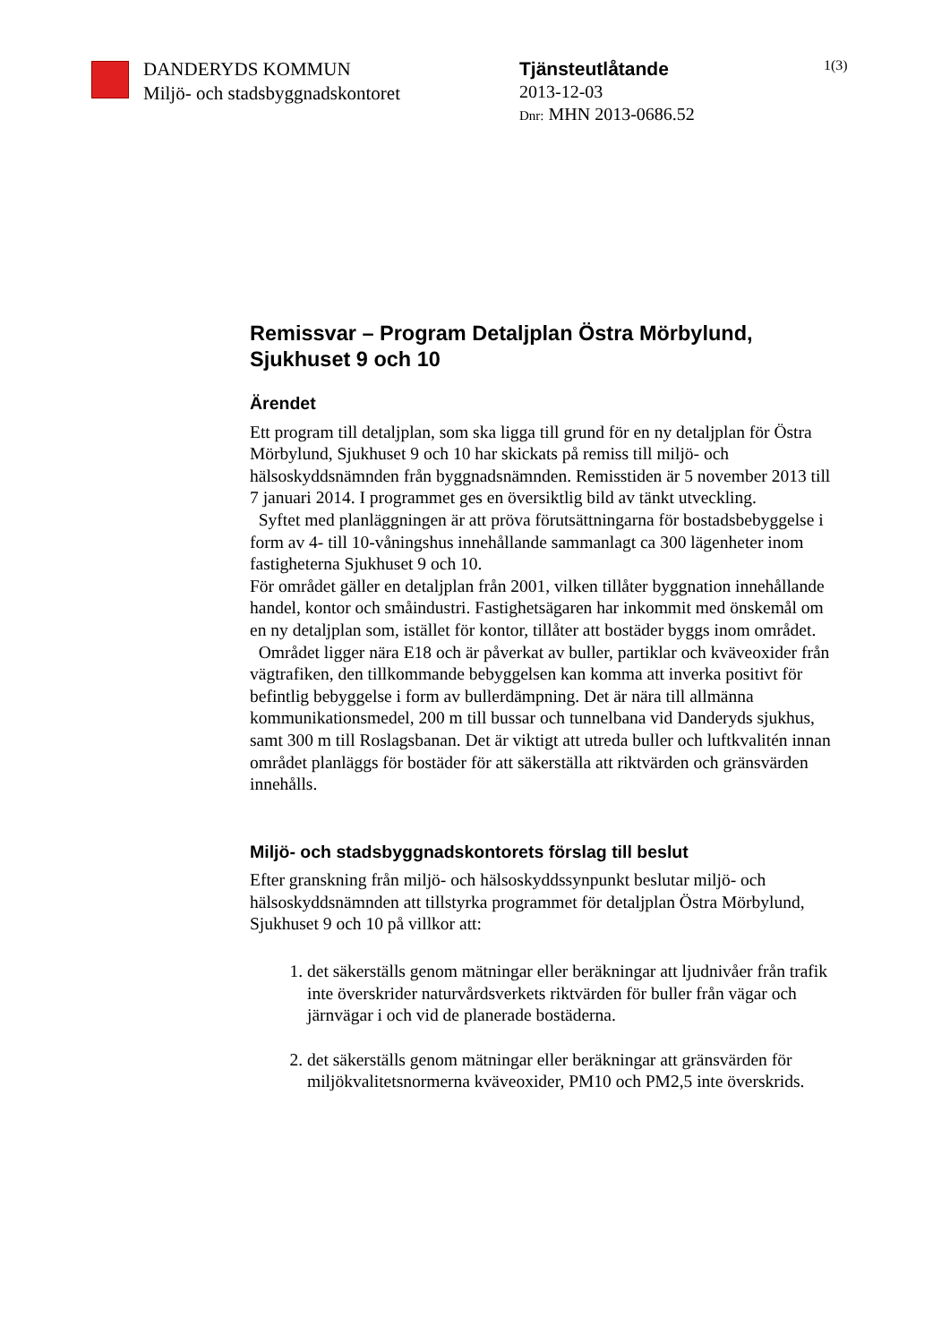DANDERYDS KOMMUN
Miljö- och stadsbyggnadskontoret
Tjänsteutlåtande
2013-12-03
Dnr: MHN 2013-0686.52
1(3)
Remissvar – Program Detaljplan Östra Mörbylund, Sjukhuset 9 och 10
Ärendet
Ett program till detaljplan, som ska ligga till grund för en ny detaljplan för Östra Mörbylund, Sjukhuset 9 och 10 har skickats på remiss till miljö- och hälsoskyddsnämnden från byggnadsnämnden. Remisstiden är 5 november 2013 till 7 januari 2014. I programmet ges en översiktlig bild av tänkt utveckling.
Syftet med planläggningen är att pröva förutsättningarna för bostadsbebyggelse i form av 4- till 10-våningshus innehållande sammanlagt ca 300 lägenheter inom fastigheterna Sjukhuset 9 och 10.
För området gäller en detaljplan från 2001, vilken tillåter byggnation innehållande handel, kontor och småindustri. Fastighetsägaren har inkommit med önskemål om en ny detaljplan som, istället för kontor, tillåter att bostäder byggs inom området.
Området ligger nära E18 och är påverkat av buller, partiklar och kväveoxider från vägtrafiken, den tillkommande bebyggelsen kan komma att inverka positivt för befintlig bebyggelse i form av bullerdämpning. Det är nära till allmänna kommunikationsmedel, 200 m till bussar och tunnelbana vid Danderyds sjukhus, samt 300 m till Roslagsbanan. Det är viktigt att utreda buller och luftkvalitén innan området planläggs för bostäder för att säkerställa att riktvärden och gränsvärden innehålls.
Miljö- och stadsbyggnadskontorets förslag till beslut
Efter granskning från miljö- och hälsoskyddssynpunkt beslutar miljö- och hälsoskyddsnämnden att tillstyrka programmet för detaljplan Östra Mörbylund, Sjukhuset 9 och 10 på villkor att:
1. det säkerställs genom mätningar eller beräkningar att ljudnivåer från trafik inte överskrider naturvårdsverkets riktvärden för buller från vägar och järnvägar i och vid de planerade bostäderna.
2. det säkerställs genom mätningar eller beräkningar att gränsvärden för miljökvalitetsnormerna kväveoxider, PM10 och PM2,5 inte överskrids.